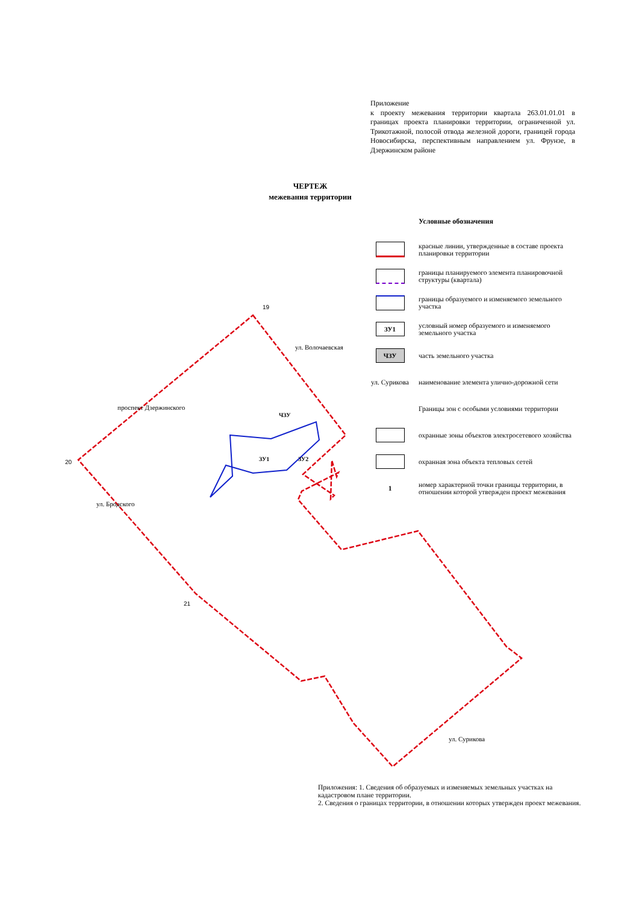19
20
21
ЗУ1
ЗУ2
ЧЗУ
проспект Дзержинского
ул. Волочаевская
ул. Бродского
ул. Сурикова
Приложение
к проекту межевания территории квартала 263.01.01.01 в границах проекта планировки территории, ограниченной ул. Трикотажной, полосой отвода железной дороги, границей города Новосибирска, перспективным направлением ул. Фрунзе, в Дзержинском районе
ЧЕРТЕЖ
межевания территории
Условные обозначения
красные линии, утвержденные в составе проекта планировки территории
границы планируемого элемента планировочной структуры (квартала)
границы образуемого и изменяемого земельного участка
ЗУ1
условный номер образуемого и изменяемого земельного участка
ЧЗУ
часть земельного участка
ул. Сурикова
наименование элемента улично-дорожной сети
Границы зон с особыми условиями территории
охранные зоны объектов электросетевого хозяйства
охранная зона объекта тепловых сетей
1
номер характерной точки границы территории, в отношении которой утвержден проект межевания
Приложения: 1. Сведения об образуемых и изменяемых земельных участках на кадастровом плане территории.
2. Сведения о границах территории, в отношении которых утвержден проект межевания.